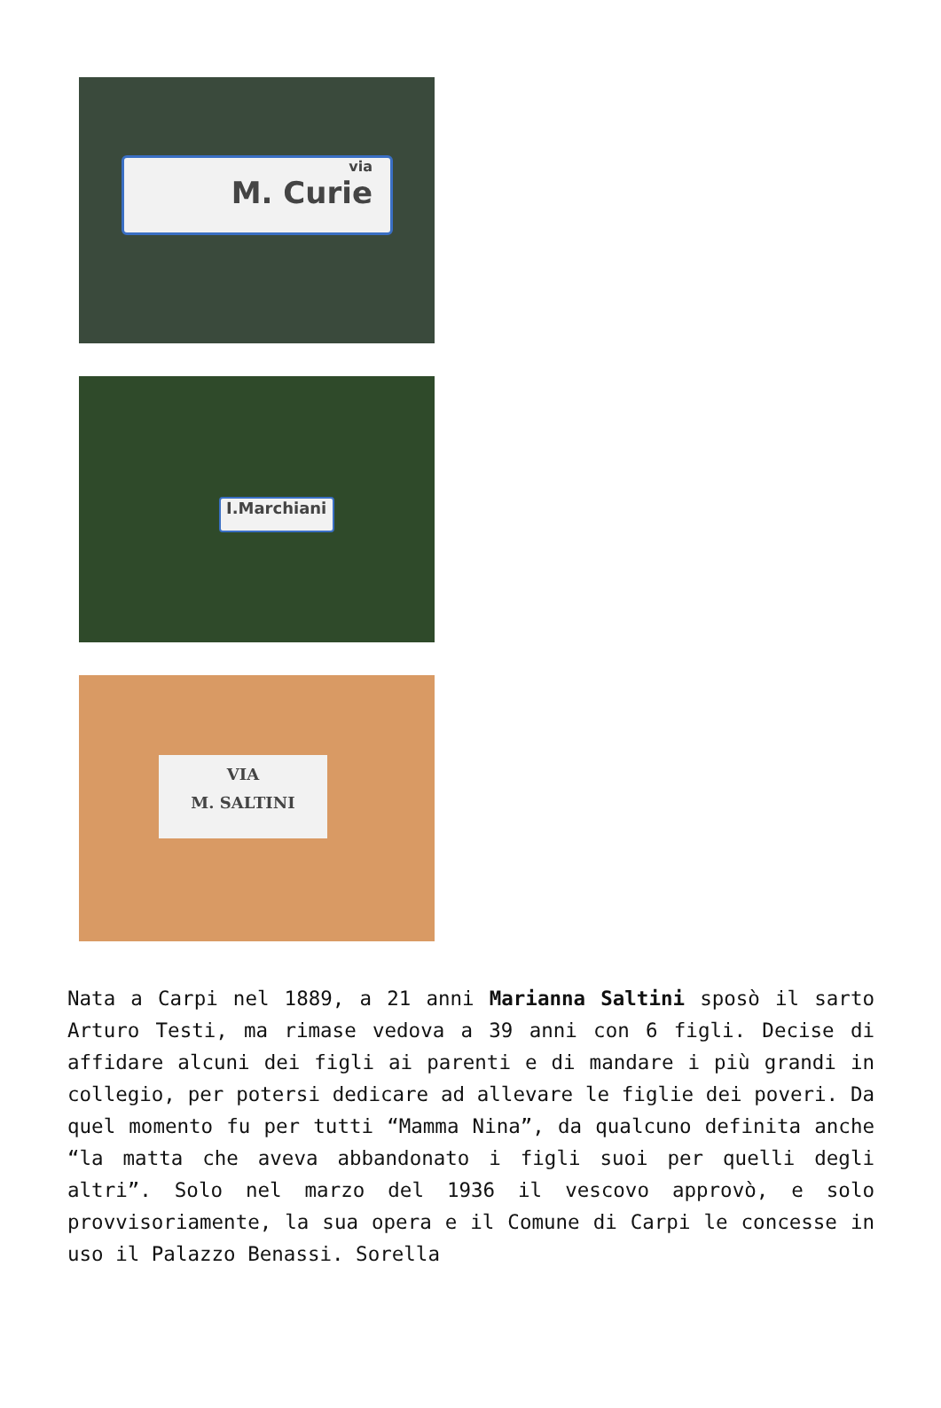via
M. Curie
I.Marchiani
VIA
M. SALTINI
Nata a Carpi nel 1889, a 21 anni Marianna Saltini sposò il sarto Arturo Testi, ma rimase vedova a 39 anni con 6 figli. Decise di affidare alcuni dei figli ai parenti e di mandare i più grandi in collegio, per potersi dedicare ad allevare le figlie dei poveri. Da quel momento fu per tutti “Mamma Nina”, da qualcuno definita anche “la matta che aveva abbandonato i figli suoi per quelli degli altri”. Solo nel marzo del 1936 il vescovo approvò, e solo provvisoriamente, la sua opera e il Comune di Carpi le concesse in uso il Palazzo Benassi. Sorella